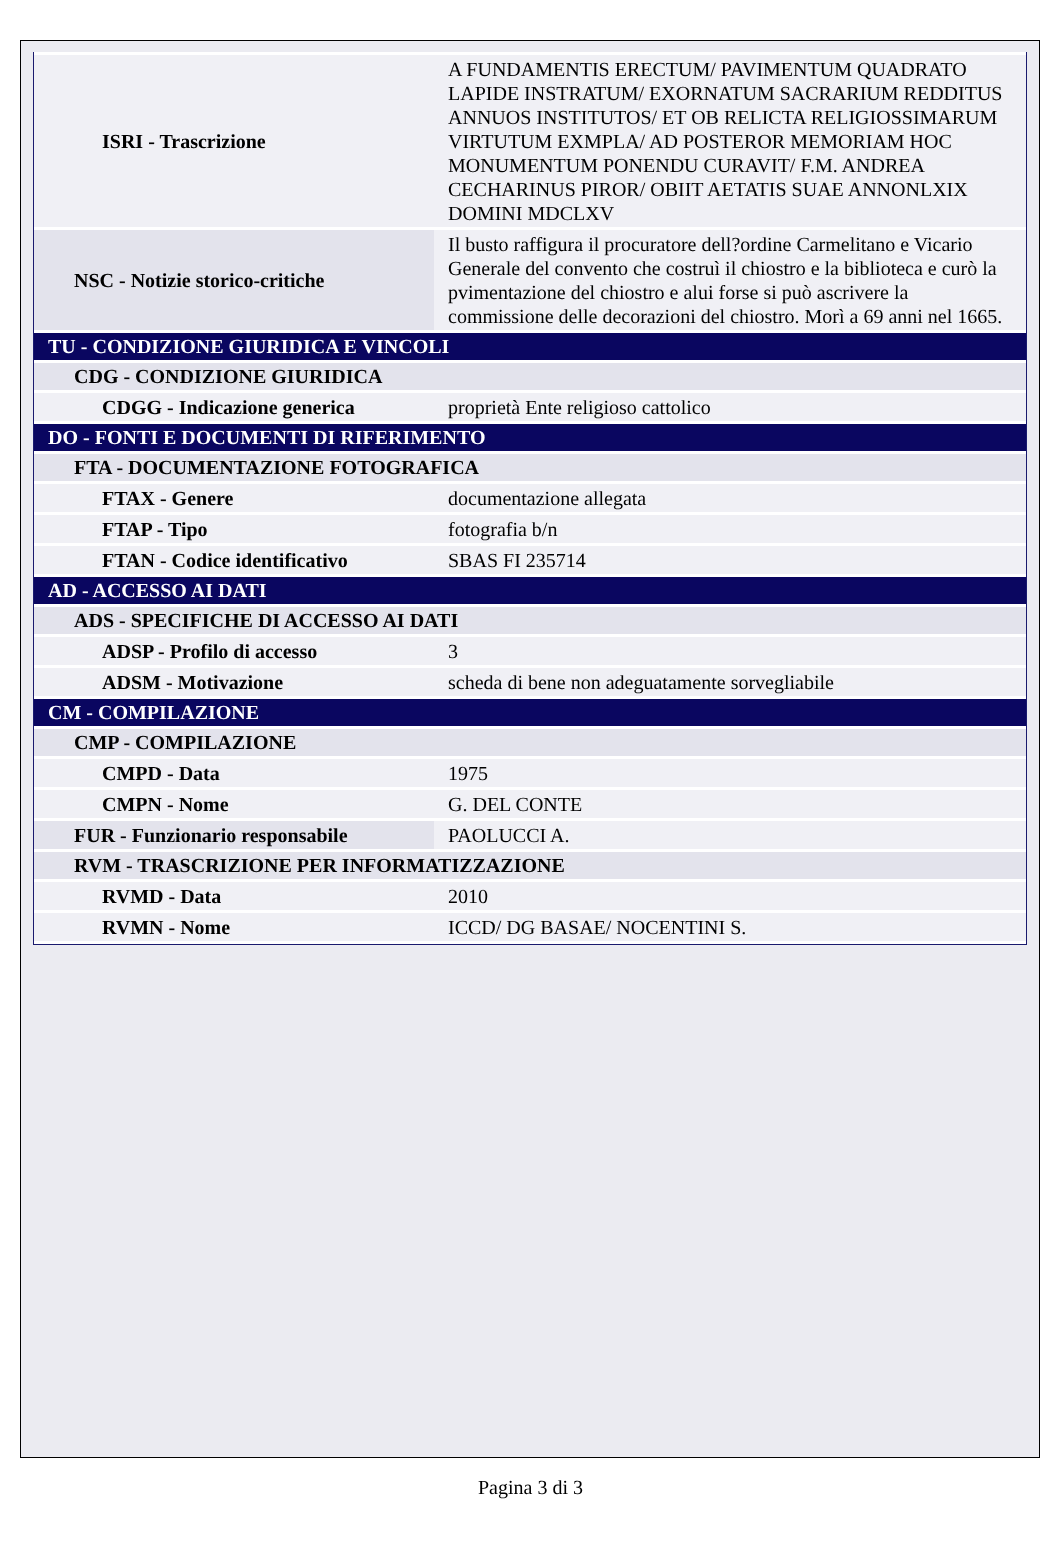| ISRI - Trascrizione | A FUNDAMENTIS ERECTUM/ PAVIMENTUM QUADRATO LAPIDE INSTRATUM/ EXORNATUM SACRARIUM REDDITUS ANNUOS INSTITUTOS/ ET OB RELICTA RELIGIOSSIMARUM VIRTUTUM EXMPLA/ AD POSTEROR MEMORIAM HOC MONUMENTUM PONENDU CURAVIT/ F.M. ANDREA CECHARINUS PIROR/ OBIIT AETATIS SUAE ANNONLXIX DOMINI MDCLXV |
| NSC - Notizie storico-critiche | Il busto raffigura il procuratore dell?ordine Carmelitano e Vicario Generale del convento che costruì il chiostro e la biblioteca e curò la pvimentazione del chiostro e alui forse si può ascrivere la commissione delle decorazioni del chiostro. Morì a 69 anni nel 1665. |
| TU - CONDIZIONE GIURIDICA E VINCOLI | |
| CDG - CONDIZIONE GIURIDICA | |
| CDGG - Indicazione generica | proprietà Ente religioso cattolico |
| DO - FONTI E DOCUMENTI DI RIFERIMENTO | |
| FTA - DOCUMENTAZIONE FOTOGRAFICA | |
| FTAX - Genere | documentazione allegata |
| FTAP - Tipo | fotografia b/n |
| FTAN - Codice identificativo | SBAS FI 235714 |
| AD - ACCESSO AI DATI | |
| ADS - SPECIFICHE DI ACCESSO AI DATI | |
| ADSP - Profilo di accesso | 3 |
| ADSM - Motivazione | scheda di bene non adeguatamente sorvegliabile |
| CM - COMPILAZIONE | |
| CMP - COMPILAZIONE | |
| CMPD - Data | 1975 |
| CMPN - Nome | G. DEL CONTE |
| FUR - Funzionario responsabile | PAOLUCCI A. |
| RVM - TRASCRIZIONE PER INFORMATIZZAZIONE | |
| RVMD - Data | 2010 |
| RVMN - Nome | ICCD/ DG BASAE/ NOCENTINI S. |
Pagina 3 di 3